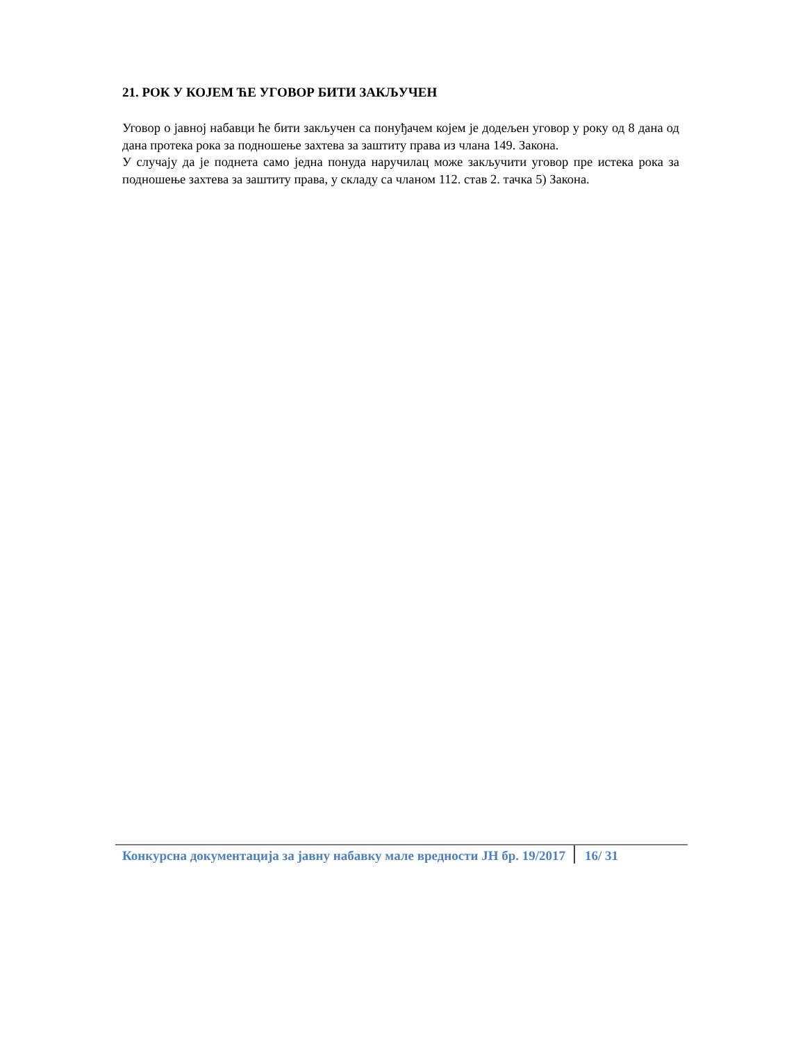21. РОК У КОЈЕМ ЋЕ УГОВОР БИТИ ЗАКЉУЧЕН
Уговор о јавној набавци ће бити закључен са понуђачем којем је додељен уговор у року од 8 дана од дана протека рока за подношење захтева за заштиту права из члана 149. Закона.
У случају да је поднета само једна понуда наручилац може закључити уговор пре истека рока за подношење захтева за заштиту права, у складу са чланом 112. став 2. тачка 5) Закона.
Конкурсна документација за јавну набавку мале вредности ЈН бр. 19/2017 16/ 31